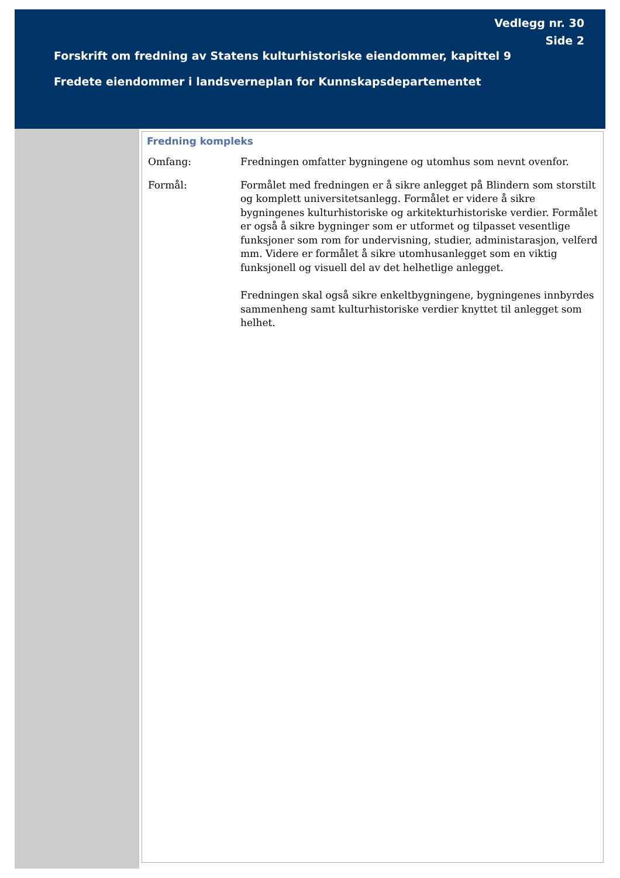Vedlegg nr. 30
Side 2
Forskrift om fredning av Statens kulturhistoriske eiendommer, kapittel 9
Fredete eiendommer i landsverneplan for Kunnskapsdepartementet
Fredning kompleks
Omfang: Fredningen omfatter bygningene og utomhus som nevnt ovenfor.
Formål: Formålet med fredningen er å sikre anlegget på Blindern som storstilt og komplett universitetsanlegg. Formålet er videre å sikre bygningenes kulturhistoriske og arkitekturhistoriske verdier. Formålet er også å sikre bygninger som er utformet og tilpasset vesentlige funksjoner som rom for undervisning, studier, administarasjon, velferd mm. Videre er formålet å sikre utomhusanlegget som en viktig funksjonell og visuell del av det helhetlige anlegget.
Fredningen skal også sikre enkeltbygningene, bygningenes innbyrdes sammenheng samt kulturhistoriske verdier knyttet til anlegget som helhet.